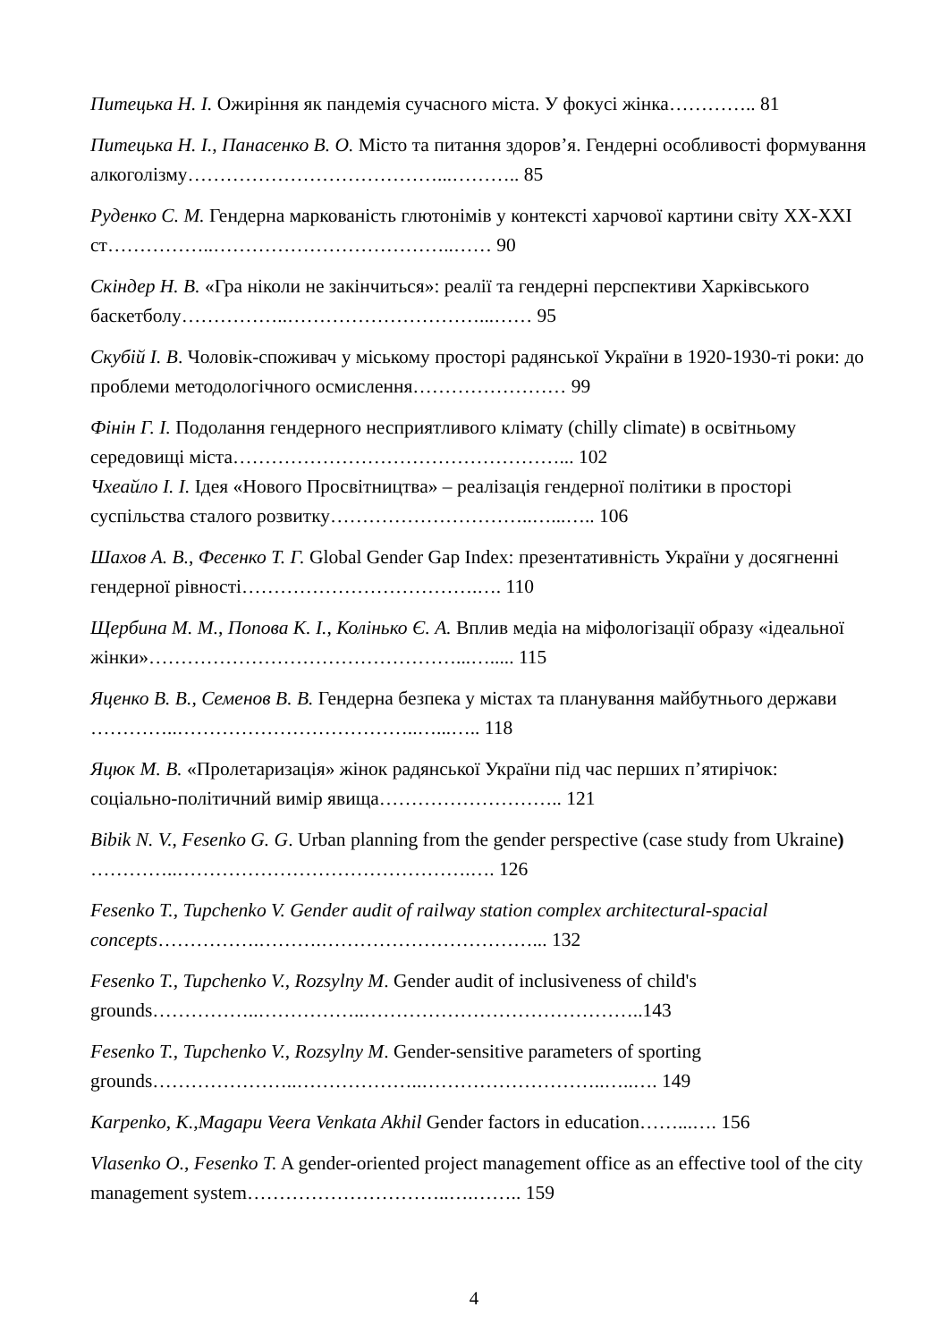Питецька Н. І. Ожиріння як пандемія сучасного міста. У фокусі жінка………….. 81
Питецька Н. І., Панасенко В. О. Місто та питання здоров’я. Гендерні особливості формування алкоголізму…………………………………...……….. 85
Руденко С. М. Гендерна маркованість глютонімів у контексті харчової картини світу ХХ-ХХІ ст……………..………………………………..…… 90
Скіндер Н. В. «Гра ніколи не закінчиться»: реалії та гендерні перспективи Харківського баскетболу……………..…………………………...…… 95
Скубій І. В. Чоловік-споживач у міському просторі радянської України в 1920-1930-ті роки: до проблеми методологічного осмислення…………………… 99
Фінін Г. І. Подолання гендерного несприятливого клімату (chilly climate) в освітньому середовищі міста……………………………………………... 102
Чхеайло І. І. Ідея «Нового Просвітництва» – реалізація гендерної політики в просторі суспільства сталого розвитку…………………………..…...….. 106
Шахов А. В., Фесенко Т. Г. Global Gender Gap Index: презентативність України у досягненні гендерної рівності……………………………….…. 110
Щербина М. М., Попова К. І., Колінько Є. А. Вплив медіа на міфологізації образу «ідеальної жінки»…………………………………………...…..... 115
Яценко В. В., Семенов В. В. Гендерна безпека у містах та планування майбутнього держави …………..………………………………..…...….. 118
Яцюк М. В. «Пролетаризація» жінок радянської України під час перших п’ятирічок: соціально-політичний вимір явища……………………….. 121
Bibik N. V., Fesenko G. G. Urban planning from the gender perspective (case study from Ukraine) …………..……………………………………….…. 126
Fesenko T., Tupchenko V. Gender audit of railway station complex architectural-spacial concepts…………….……….……………………………... 132
Fesenko T., Tupchenko V., Rozsylny M. Gender audit of inclusiveness of child's grounds……………..……………..……………………………………..143
Fesenko T., Tupchenko V., Rozsylny M. Gender-sensitive parameters of sporting grounds…………………..………………..………………………..…..…. 149
Karpenko, K.,Magapu Veera Venkata Akhil Gender factors in education……...…. 156
Vlasenko O., Fesenko T. A gender-oriented project management office as an effective tool of the city management system…………………………..….…….. 159
4